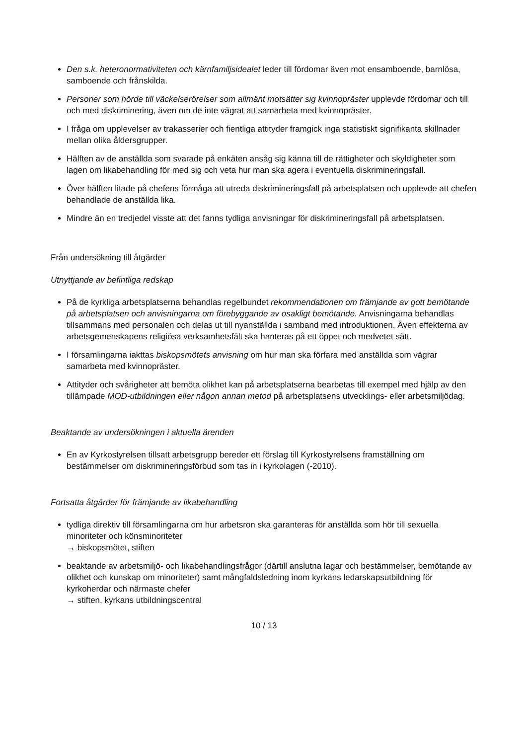Den s.k. heteronormativiteten och kärnfamiljsidealet leder till fördomar även mot ensamboende, barnlösa, samboende och frånskilda.
Personer som hörde till väckelserörelser som allmänt motsätter sig kvinnopräster upplevde fördomar och till och med diskriminering, även om de inte vägrat att samarbeta med kvinnopräster.
I fråga om upplevelser av trakasserier och fientliga attityder framgick inga statistiskt signifikanta skillnader mellan olika åldersgrupper.
Hälften av de anställda som svarade på enkäten ansåg sig känna till de rättigheter och skyldigheter som lagen om likabehandling för med sig och veta hur man ska agera i eventuella diskrimineringsfall.
Över hälften litade på chefens förmåga att utreda diskrimineringsfall på arbetsplatsen och upplevde att chefen behandlade de anställda lika.
Mindre än en tredjedel visste att det fanns tydliga anvisningar för diskrimineringsfall på arbetsplatsen.
Från undersökning till åtgärder
Utnyttjande av befintliga redskap
På de kyrkliga arbetsplatserna behandlas regelbundet rekommendationen om främjande av gott bemötande på arbetsplatsen och anvisningarna om förebyggande av osakligt bemötande. Anvisningarna behandlas tillsammans med personalen och delas ut till nyanställda i samband med introduktionen. Även effekterna av arbetsgemenskapens religiösa verksamhetsfält ska hanteras på ett öppet och medvetet sätt.
I församlingarna iakttas biskopsmötets anvisning om hur man ska förfara med anställda som vägrar samarbeta med kvinnopräster.
Attityder och svårigheter att bemöta olikhet kan på arbetsplatserna bearbetas till exempel med hjälp av den tillämpade MOD-utbildningen eller någon annan metod på arbetsplatsens utvecklings- eller arbetsmiljödag.
Beaktande av undersökningen i aktuella ärenden
En av Kyrkostyrelsen tillsatt arbetsgrupp bereder ett förslag till Kyrkostyrelsens framställning om bestämmelser om diskrimineringsförbud som tas in i kyrkolagen (-2010).
Fortsatta åtgärder för främjande av likabehandling
tydliga direktiv till församlingarna om hur arbetsron ska garanteras för anställda som hör till sexuella minoriteter och könsminoriteter
→ biskopsmötet, stiften
beaktande av arbetsmiljö- och likabehandlingsfrågor (därtill anslutna lagar och bestämmelser, bemötande av olikhet och kunskap om minoriteter) samt mångfaldsledning inom kyrkans ledarskapsutbildning för kyrkoherdar och närmaste chefer
→ stiften, kyrkans utbildningscentral
10 / 13